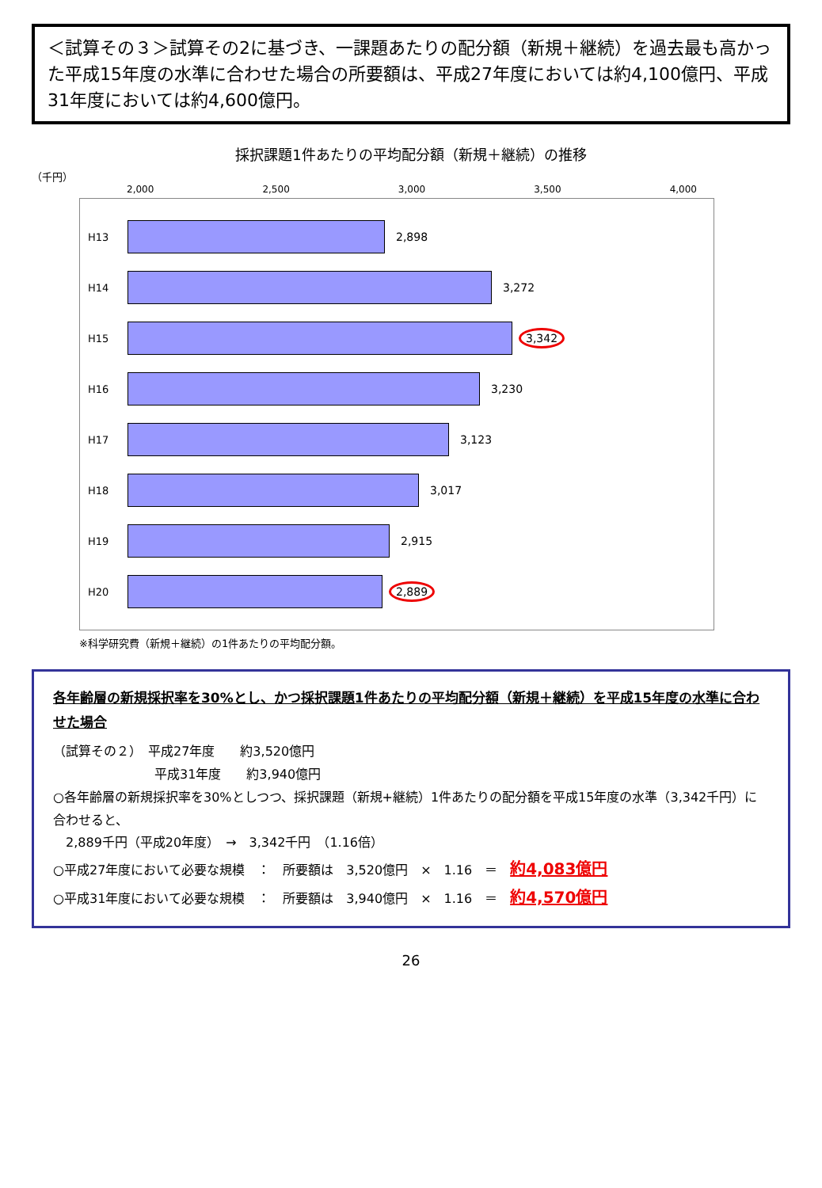＜試算その３＞試算その2に基づき、一課題あたりの配分額（新規＋継続）を過去最も高かった平成15年度の水準に合わせた場合の所要額は、平成27年度においては約4,100億円、平成31年度においては約4,600億円。
採択課題1件あたりの平均配分額（新規＋継続）の推移
（千円）
2,000 2,500 3,000 3,500 4,000
H13 2,898
H14 3,272
H15 3,342
H16 3,230
H17 3,123
H18 3,017
H19 2,915
H20 2,889
※科学研究費（新規＋継続）の1件あたりの平均配分額。
各年齢層の新規採択率を30%とし、かつ採択課題1件あたりの平均配分額（新規＋継続）を平成15年度の水準に合わせた場合
（試算その２）　平成27年度　　約3,520億円
　　　　　　　　平成31年度　　約3,940億円
○各年齢層の新規採択率を30%としつつ、採択課題（新規+継続）1件あたりの配分額を平成15年度の水準（3,342千円）に合わせると、
　2,889千円（平成20年度）　→　3,342千円　（1.16倍）
○平成27年度において必要な規模　：　所要額は　3,520億円　×　1.16　＝　約4,083億円
○平成31年度において必要な規模　：　所要額は　3,940億円　×　1.16　＝　約4,570億円
26